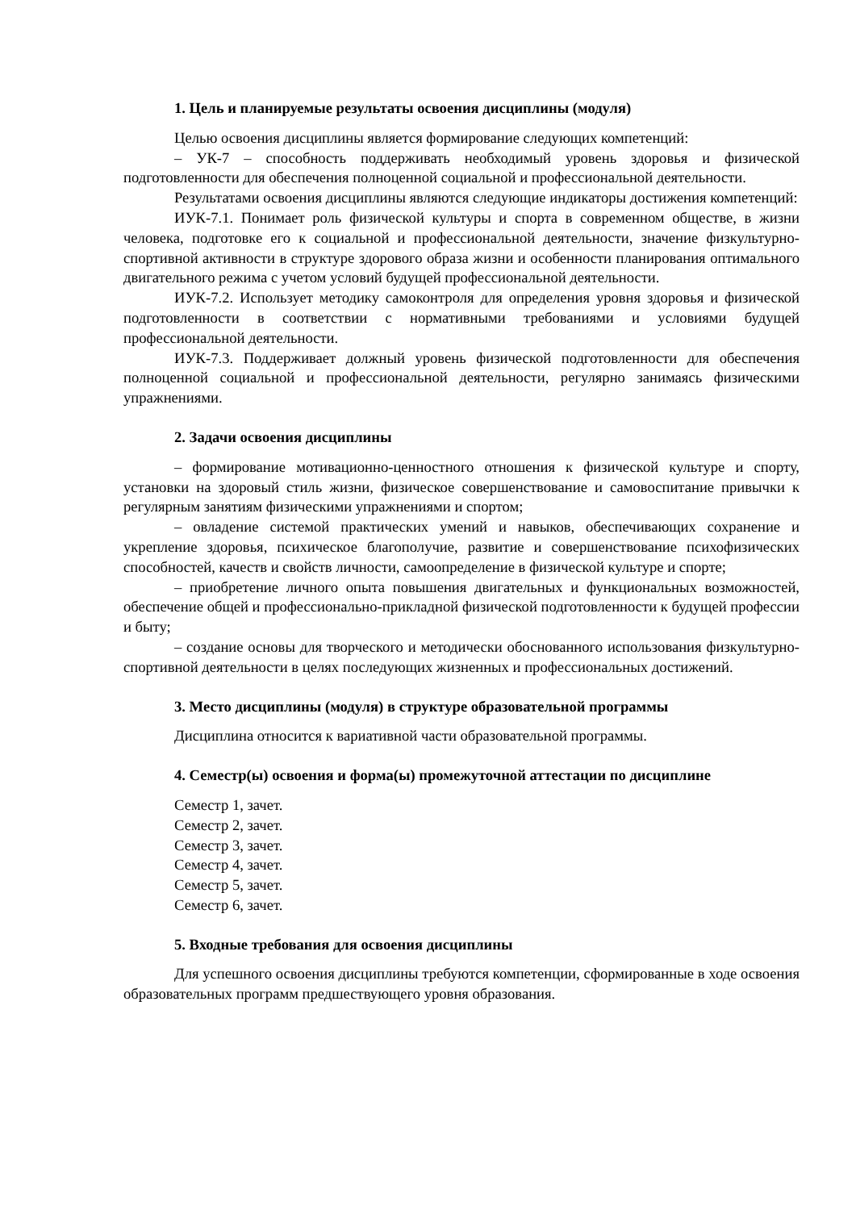1. Цель и планируемые результаты освоения дисциплины (модуля)
Целью освоения дисциплины является формирование следующих компетенций:
– УК-7 – способность поддерживать необходимый уровень здоровья и физической подготовленности для обеспечения полноценной социальной и профессиональной деятельности.
Результатами освоения дисциплины являются следующие индикаторы достижения компетенций:
ИУК-7.1. Понимает роль физической культуры и спорта в современном обществе, в жизни человека, подготовке его к социальной и профессиональной деятельности, значение физкультурно-спортивной активности в структуре здорового образа жизни и особенности планирования оптимального двигательного режима с учетом условий будущей профессиональной деятельности.
ИУК-7.2. Использует методику самоконтроля для определения уровня здоровья и физической подготовленности в соответствии с нормативными требованиями и условиями будущей профессиональной деятельности.
ИУК-7.3. Поддерживает должный уровень физической подготовленности для обеспечения полноценной социальной и профессиональной деятельности, регулярно занимаясь физическими упражнениями.
2. Задачи освоения дисциплины
– формирование мотивационно-ценностного отношения к физической культуре и спорту, установки на здоровый стиль жизни, физическое совершенствование и самовоспитание привычки к регулярным занятиям физическими упражнениями и спортом;
– овладение системой практических умений и навыков, обеспечивающих сохранение и укрепление здоровья, психическое благополучие, развитие и совершенствование психофизических способностей, качеств и свойств личности, самоопределение в физической культуре и спорте;
– приобретение личного опыта повышения двигательных и функциональных возможностей, обеспечение общей и профессионально-прикладной физической подготовленности к будущей профессии и быту;
– создание основы для творческого и методически обоснованного использования физкультурно-спортивной деятельности в целях последующих жизненных и профессиональных достижений.
3. Место дисциплины (модуля) в структуре образовательной программы
Дисциплина относится к вариативной части образовательной программы.
4. Семестр(ы) освоения и форма(ы) промежуточной аттестации по дисциплине
Семестр 1, зачет.
Семестр 2, зачет.
Семестр 3, зачет.
Семестр 4, зачет.
Семестр 5, зачет.
Семестр 6, зачет.
5. Входные требования для освоения дисциплины
Для успешного освоения дисциплины требуются компетенции, сформированные в ходе освоения образовательных программ предшествующего уровня образования.